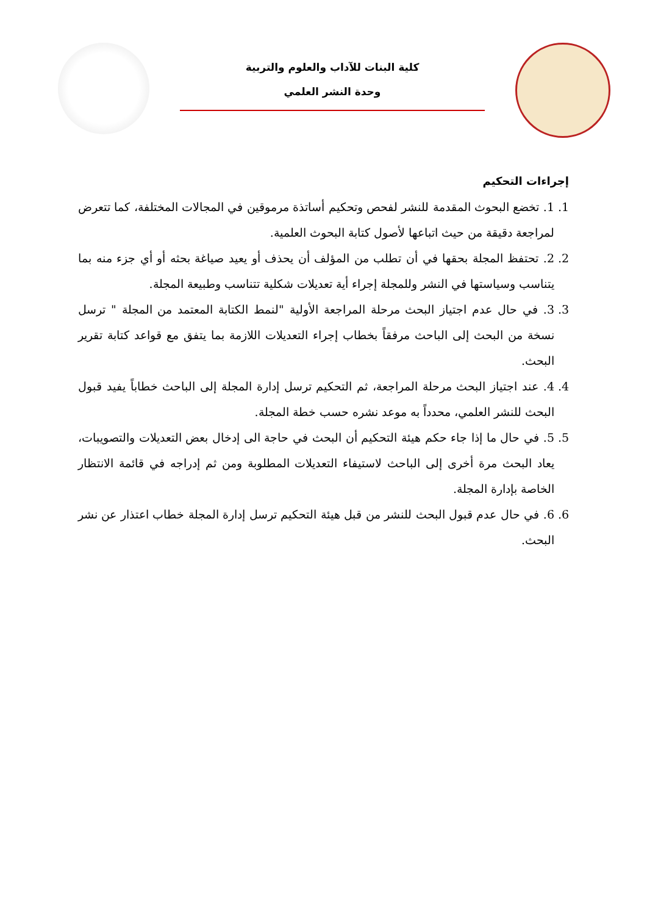كلية البنات للآداب والعلوم والتربية
وحدة النشر العلمي
إجراءات التحكيم
1. 1. تخضع البحوث المقدمة للنشر لفحص وتحكيم أساتذة مرموقين في المجالات المختلفة، كما تتعرض لمراجعة دقيقة من حيث اتباعها لأصول كتابة البحوث العلمية.
2. 2. تحتفظ المجلة بحقها في أن تطلب من المؤلف أن يحذف أو يعيد صياغة بحثه أو أي جزء منه بما يتناسب وسياستها في النشر وللمجلة إجراء أية تعديلات شكلية تتناسب وطبيعة المجلة.
3. 3. في حال عدم اجتياز البحث مرحلة المراجعة الأولية "لنمط الكتابة المعتمد من المجلة " ترسل نسخة من البحث إلى الباحث مرفقاً بخطاب إجراء التعديلات اللازمة بما يتفق مع قواعد كتابة تقرير البحث.
4. 4. عند اجتياز البحث مرحلة المراجعة، ثم التحكيم ترسل إدارة المجلة إلى الباحث خطاباً يفيد قبول البحث للنشر العلمي، محدداً به موعد نشره حسب خطة المجلة.
5. 5. في حال ما إذا جاء حكم هيئة التحكيم أن البحث في حاجة الى إدخال بعض التعديلات والتصويبات، يعاد البحث مرة أخرى إلى الباحث لاستيفاء التعديلات المطلوبة ومن ثم إدراجه في قائمة الانتظار الخاصة بإدارة المجلة.
6. 6. في حال عدم قبول البحث للنشر من قبل هيئة التحكيم ترسل إدارة المجلة خطاب اعتذار عن نشر البحث.